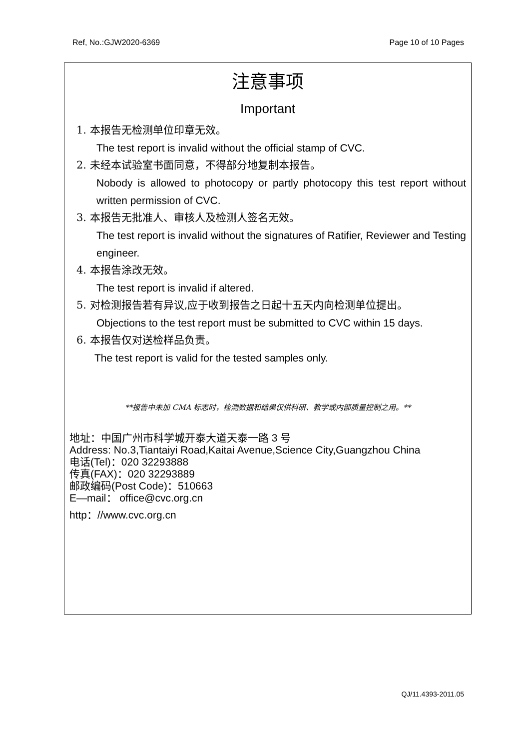Ref, No.:GJW2020-6369 Page 10 of 10 Pages
注意事项
Important
1. 本报告无检测单位印章无效。
The test report is invalid without the official stamp of CVC.
2. 未经本试验室书面同意，不得部分地复制本报告。
Nobody is allowed to photocopy or partly photocopy this test report without written permission of CVC.
3. 本报告无批准人、审核人及检测人签名无效。
The test report is invalid without the signatures of Ratifier, Reviewer and Testing engineer.
4. 本报告涂改无效。
The test report is invalid if altered.
5. 对检测报告若有异议,应于收到报告之日起十五天内向检测单位提出。
Objections to the test report must be submitted to CVC within 15 days.
6. 本报告仅对送检样品负责。
The test report is valid for the tested samples only.
**报告中未加 CMA 标志时，检测数据和结果仅供科研、教学或内部质量控制之用。**
地址：中国广州市科学城开泰大道天泰一路 3 号
Address: No.3,Tiantaiyi Road,Kaitai Avenue,Science City,Guangzhou China
电话(Tel)：020 32293888
传真(FAX)：020 32293889
邮政编码(Post Code)：510663
E—mail： office@cvc.org.cn
http：//www.cvc.org.cn
QJ/11.4393-2011.05